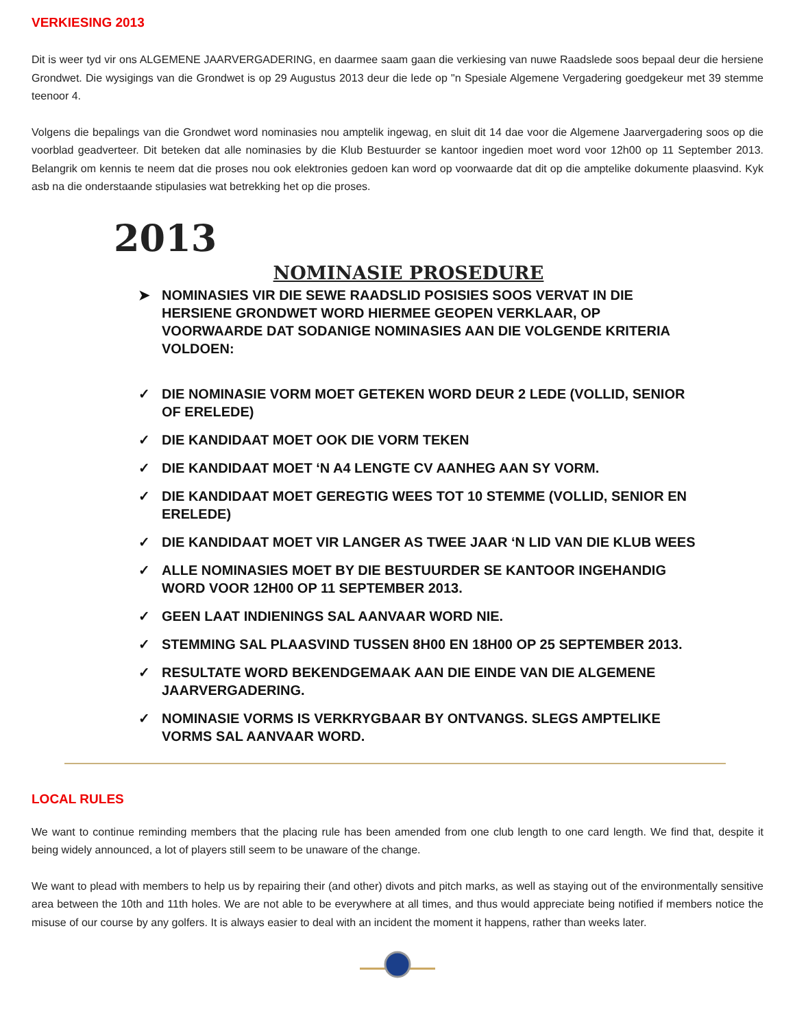VERKIESING 2013
Dit is weer tyd vir ons ALGEMENE JAARVERGADERING, en daarmee saam gaan die verkiesing van nuwe Raadslede soos bepaal deur die hersiene Grondwet. Die wysigings van die Grondwet is op 29 Augustus 2013 deur die lede op "n Spesiale Algemene Vergadering goedgekeur met 39 stemme teenoor 4.
Volgens die bepalings van die Grondwet word nominasies nou amptelik ingewag, en sluit dit 14 dae voor die Algemene Jaarvergadering soos op die voorblad geadverteer. Dit beteken dat alle nominasies by die Klub Bestuurder se kantoor ingedien moet word voor 12h00 op 11 September 2013. Belangrik om kennis te neem dat die proses nou ook elektronies gedoen kan word op voorwaarde dat dit op die amptelike dokumente plaasvind. Kyk asb na die onderstaande stipulasies wat betrekking het op die proses.
2013
NOMINASIE PROSEDURE
➤ NOMINASIES VIR DIE SEWE RAADSLID POSISIES SOOS VERVAT IN DIE HERSIENE GRONDWET WORD HIERMEE GEOPEN VERKLAAR, OP VOORWAARDE DAT SODANIGE NOMINASIES AAN DIE VOLGENDE KRITERIA VOLDOEN:
✓ DIE NOMINASIE VORM MOET GETEKEN WORD DEUR 2 LEDE (VOLLID, SENIOR OF ERELEDE)
✓ DIE KANDIDAAT MOET OOK DIE VORM TEKEN
✓ DIE KANDIDAAT MOET ‘N A4 LENGTE CV AANHEG AAN SY VORM.
✓ DIE KANDIDAAT MOET GEREGTIG WEES TOT 10 STEMME (VOLLID, SENIOR EN ERELEDE)
✓ DIE KANDIDAAT MOET VIR LANGER AS TWEE JAAR ‘N LID VAN DIE KLUB WEES
✓ ALLE NOMINASIES MOET BY DIE BESTUURDER SE KANTOOR INGEHANDIG WORD VOOR 12H00 OP 11 SEPTEMBER 2013.
✓ GEEN LAAT INDIENINGS SAL AANVAAR WORD NIE.
✓ STEMMING SAL PLAASVIND TUSSEN 8H00 EN 18H00 OP 25 SEPTEMBER 2013.
✓ RESULTATE WORD BEKENDGEMAAK AAN DIE EINDE VAN DIE ALGEMENE JAARVERGADERING.
✓ NOMINASIE VORMS IS VERKRYGBAAR BY ONTVANGS. SLEGS AMPTELIKE VORMS SAL AANVAAR WORD.
LOCAL RULES
We want to continue reminding members that the placing rule has been amended from one club length to one card length. We find that, despite it being widely announced, a lot of players still seem to be unaware of the change.
We want to plead with members to help us by repairing their (and other) divots and pitch marks, as well as staying out of the environmentally sensitive area between the 10th and 11th holes. We are not able to be everywhere at all times, and thus would appreciate being notified if members notice the misuse of our course by any golfers. It is always easier to deal with an incident the moment it happens, rather than weeks later.